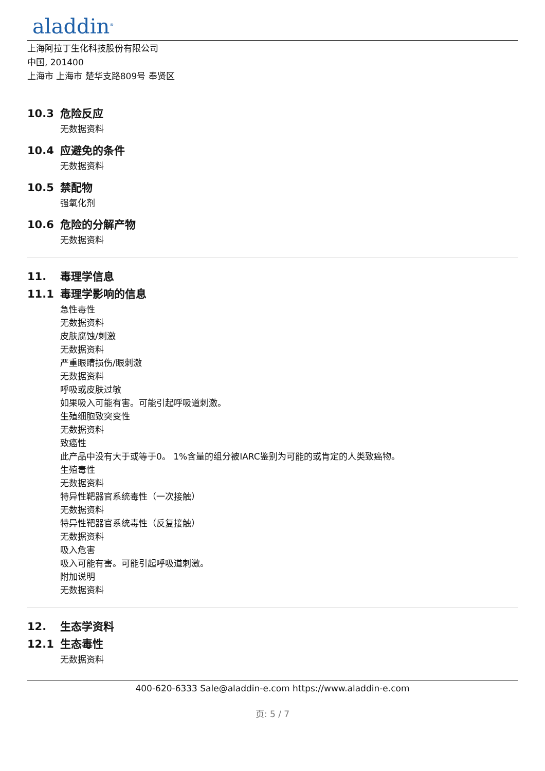aladdin<sup>®</sup>
上海阿拉丁生化科技股份有限公司
中国, 201400
上海市 上海市 楚华支路809号 奉贤区
10.3 危险反应
无数据资料
10.4 应避免的条件
无数据资料
10.5 禁配物
强氧化剂
10.6 危险的分解产物
无数据资料
11. 毒理学信息
11.1 毒理学影响的信息
急性毒性
无数据资料
皮肤腐蚀/刺激
无数据资料
严重眼睛损伤/眼刺激
无数据资料
呼吸或皮肤过敏
如果吸入可能有害。可能引起呼吸道刺激。
生殖细胞致突变性
无数据资料
致癌性
此产品中没有大于或等于0。 1%含量的组分被IARC鉴别为可能的或肯定的人类致癌物。
生殖毒性
无数据资料
特异性靶器官系统毒性（一次接触）
无数据资料
特异性靶器官系统毒性（反复接触）
无数据资料
吸入危害
吸入可能有害。可能引起呼吸道刺激。
附加说明
无数据资料
12. 生态学资料
12.1 生态毒性
无数据资料
400-620-6333 Sale@aladdin-e.com https://www.aladdin-e.com
页: 5 / 7